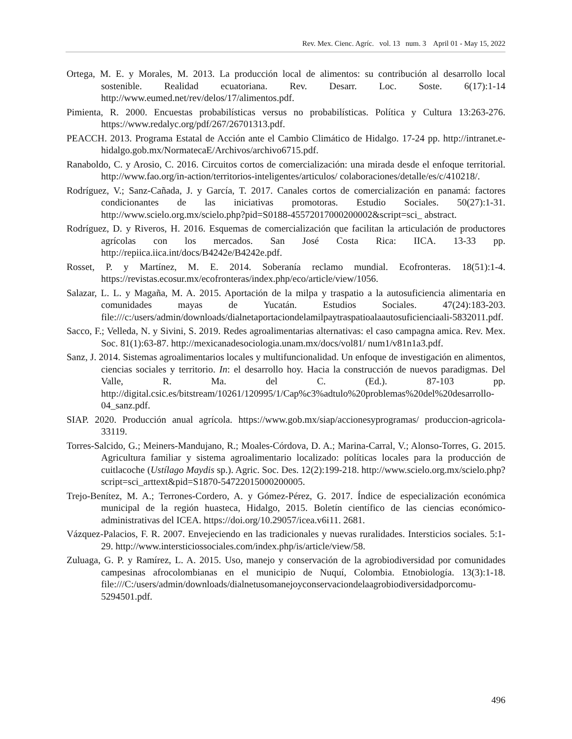Rev. Mex. Cienc. Agríc. vol. 13 num. 3 April 01 - May 15, 2022
Ortega, M. E. y Morales, M. 2013. La producción local de alimentos: su contribución al desarrollo local sostenible. Realidad ecuatoriana. Rev. Desarr. Loc. Soste. 6(17):1-14 http://www.eumed.net/rev/delos/17/alimentos.pdf.
Pimienta, R. 2000. Encuestas probabilísticas versus no probabilísticas. Política y Cultura 13:263-276. https://www.redalyc.org/pdf/267/26701313.pdf.
PEACCH. 2013. Programa Estatal de Acción ante el Cambio Climático de Hidalgo. 17-24 pp. http://intranet.e-hidalgo.gob.mx/NormatecaE/Archivos/archivo6715.pdf.
Ranaboldo, C. y Arosio, C. 2016. Circuitos cortos de comercialización: una mirada desde el enfoque territorial. http://www.fao.org/in-action/territorios-inteligentes/articulos/ colaboraciones/detalle/es/c/410218/.
Rodríguez, V.; Sanz-Cañada, J. y García, T. 2017. Canales cortos de comercialización en panamá: factores condicionantes de las iniciativas promotoras. Estudio Sociales. 50(27):1-31. http://www.scielo.org.mx/scielo.php?pid=S0188-45572017000200002&script=sci_ abstract.
Rodríguez, D. y Riveros, H. 2016. Esquemas de comercialización que facilitan la articulación de productores agrícolas con los mercados. San José Costa Rica: IICA. 13-33 pp. http://repiica.iica.int/docs/B4242e/B4242e.pdf.
Rosset, P. y Martínez, M. E. 2014. Soberanía reclamo mundial. Ecofronteras. 18(51):1-4. https://revistas.ecosur.mx/ecofronteras/index.php/eco/article/view/1056.
Salazar, L. L. y Magaña, M. A. 2015. Aportación de la milpa y traspatio a la autosuficiencia alimentaria en comunidades mayas de Yucatán. Estudios Sociales. 47(24):183-203. file:///c:/users/admin/downloads/dialnetaportaciondelamilpaytraspatioalaautosuficienciaali-5832011.pdf.
Sacco, F.; Velleda, N. y Sivini, S. 2019. Redes agroalimentarias alternativas: el caso campagna amica. Rev. Mex. Soc. 81(1):63-87. http://mexicanadesociologia.unam.mx/docs/vol81/ num1/v81n1a3.pdf.
Sanz, J. 2014. Sistemas agroalimentarios locales y multifuncionalidad. Un enfoque de investigación en alimentos, ciencias sociales y territorio. In: el desarrollo hoy. Hacia la construcción de nuevos paradigmas. Del Valle, R. Ma. del C. (Ed.). 87-103 pp. http://digital.csic.es/bitstream/10261/120995/1/Cap%c3%adtulo%20problemas%20del%20desarrollo-04_sanz.pdf.
SIAP. 2020. Producción anual agrícola. https://www.gob.mx/siap/accionesyprogramas/ produccion-agricola-33119.
Torres-Salcido, G.; Meiners-Mandujano, R.; Moales-Córdova, D. A.; Marina-Carral, V.; Alonso-Torres, G. 2015. Agricultura familiar y sistema agroalimentario localizado: políticas locales para la producción de cuitlacoche (Ustílago Maydis sp.). Agric. Soc. Des. 12(2):199-218. http://www.scielo.org.mx/scielo.php?script=sci_arttext&pid=S1870-54722015000200005.
Trejo-Benítez, M. A.; Terrones-Cordero, A. y Gómez-Pérez, G. 2017. Índice de especialización económica municipal de la región huasteca, Hidalgo, 2015. Boletín científico de las ciencias económico-administrativas del ICEA. https://doi.org/10.29057/icea.v6i11. 2681.
Vázquez-Palacios, F. R. 2007. Envejeciendo en las tradicionales y nuevas ruralidades. Intersticios sociales. 5:1-29. http://www.intersticiossociales.com/index.php/is/article/view/58.
Zuluaga, G. P. y Ramírez, L. A. 2015. Uso, manejo y conservación de la agrobiodiversidad por comunidades campesinas afrocolombianas en el municipio de Nuquí, Colombia. Etnobiología. 13(3):1-18. file:///C:/users/admin/downloads/dialnetusomanejoyconservaciondelaagrobiodiversidadporcomu-5294501.pdf.
496